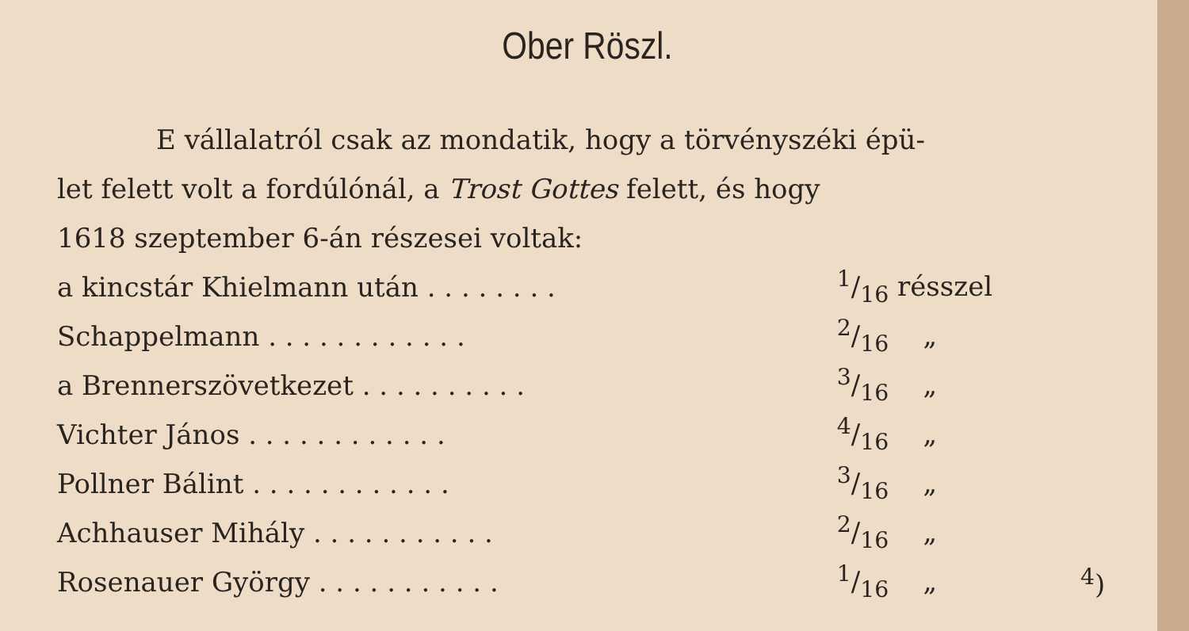Ober Röszl.
E vállalatról csak az mondatik, hogy a törvényszéki épü-
let felett volt a fordúlónál, a Trost Gottes felett, és hogy
1618 szeptember 6-án részesei voltak:
| a kincstár Khielmann után . . . . . . . . | 1/16 résszel | |
| Schappelmann . . . . . . . . . . . . | 2/16 „ | |
| a Brennerszövetkezet . . . . . . . . . . | 3/16 „ | |
| Vichter János . . . . . . . . . . . . | 4/16 „ | |
| Pollner Bálint . . . . . . . . . . . . | 3/16 „ | |
| Achhauser Mihály . . . . . . . . . . . | 2/16 „ | |
| Rosenauer György . . . . . . . . . . . | 1/16 „ | <sup>4</sup>) |